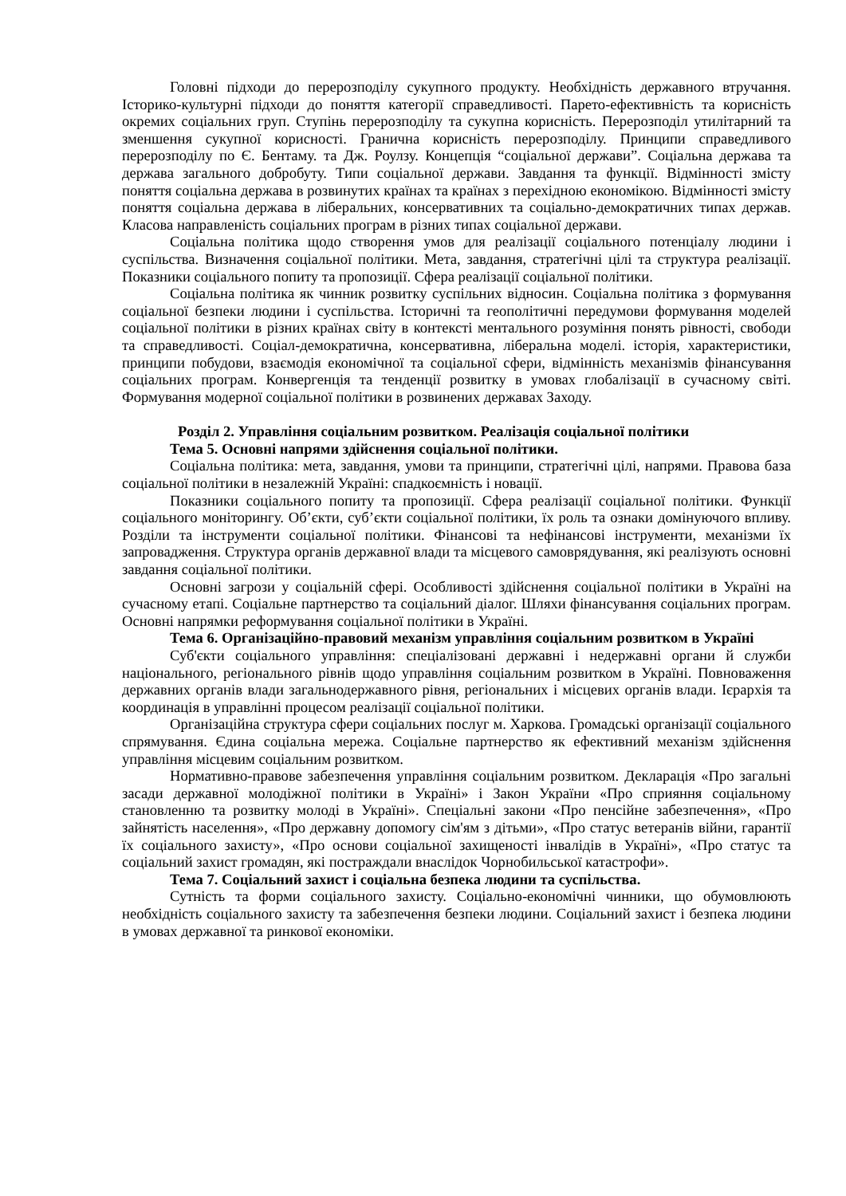Головні підходи до перерозподілу сукупного продукту. Необхідність державного втручання. Історико-культурні підходи до поняття категорії справедливості. Парето-ефективність та корисність окремих соціальних груп. Ступінь перерозподілу та сукупна корисність. Перерозподіл утилітарний та зменшення сукупної корисності. Гранична корисність перерозподілу. Принципи справедливого перерозподілу по Є. Бентаму. та Дж. Роулзу. Концепція “соціальної держави”. Соціальна держава та держава загального добробуту. Типи соціальної держави. Завдання та функції. Відмінності змісту поняття соціальна держава в розвинутих країнах та країнах з перехідною економікою. Відмінності змісту поняття соціальна держава в ліберальних, консервативних та соціально-демократичних типах держав. Класова направленість соціальних програм в різних типах соціальної держави.
Соціальна політика щодо створення умов для реалізації соціального потенціалу людини і суспільства. Визначення соціальної політики. Мета, завдання, стратегічні цілі та структура реалізації. Показники соціального попиту та пропозиції. Сфера реалізації соціальної політики.
Соціальна політика як чинник розвитку суспільних відносин. Соціальна політика з формування соціальної безпеки людини і суспільства. Історичні та геополітичні передумови формування моделей соціальної політики в різних країнах світу в контексті ментального розуміння понять рівності, свободи та справедливості. Соціал-демократична, консервативна, ліберальна моделі. історія, характеристики, принципи побудови, взаємодія економічної та соціальної сфери, відмінність механізмів фінансування соціальних програм. Конвергенція та тенденції розвитку в умовах глобалізації в сучасному світі. Формування модерної соціальної політики в розвинених державах Заходу.
Розділ 2. Управління соціальним розвитком. Реалізація соціальної політики
Тема 5. Основні напрями здійснення соціальної політики.
Соціальна політика: мета, завдання, умови та принципи, стратегічні цілі, напрями. Правова база соціальної політики в незалежній Україні: спадкоємність і новації.
Показники соціального попиту та пропозиції. Сфера реалізації соціальної політики. Функції соціального моніторингу. Об’єкти, суб’єкти соціальної політики, їх роль та ознаки домінуючого впливу. Розділи та інструменти соціальної політики. Фінансові та нефінансові інструменти, механізми їх запровадження. Структура органів державної влади та місцевого самоврядування, які реалізують основні завдання соціальної політики.
Основні загрози у соціальній сфері. Особливості здійснення соціальної політики в Україні на сучасному етапі. Соціальне партнерство та соціальний діалог. Шляхи фінансування соціальних програм. Основні напрямки реформування соціальної політики в Україні.
Тема 6. Організаційно-правовий механізм управління соціальним розвитком в Україні
Суб'єкти соціального управління: спеціалізовані державні і недержавні органи й служби національного, регіонального рівнів щодо управління соціальним розвитком в Україні. Повноваження державних органів влади загальнодержавного рівня, регіональних і місцевих органів влади. Ієрархія та координація в управлінні процесом реалізації соціальної політики.
Організаційна структура сфери соціальних послуг м. Харкова. Громадські організації соціального спрямування. Єдина соціальна мережа. Соціальне партнерство як ефективний механізм здійснення управління місцевим соціальним розвитком.
Нормативно-правове забезпечення управління соціальним розвитком. Декларація «Про загальні засади державної молодіжної політики в Україні» і Закон України «Про сприяння соціальному становленню та розвитку молоді в Україні». Спеціальні закони «Про пенсійне забезпечення», «Про зайнятість населення», «Про державну допомогу сім'ям з дітьми», «Про статус ветеранів війни, гарантії їх соціального захисту», «Про основи соціальної захищеності інвалідів в Україні», «Про статус та соціальний захист громадян, які постраждали внаслідок Чорнобильської катастрофи».
Тема 7. Соціальний захист і соціальна безпека людини та суспільства.
Сутність та форми соціального захисту. Соціально-економічні чинники, що обумовлюють необхідність соціального захисту та забезпечення безпеки людини. Соціальний захист і безпека людини в умовах державної та ринкової економіки.